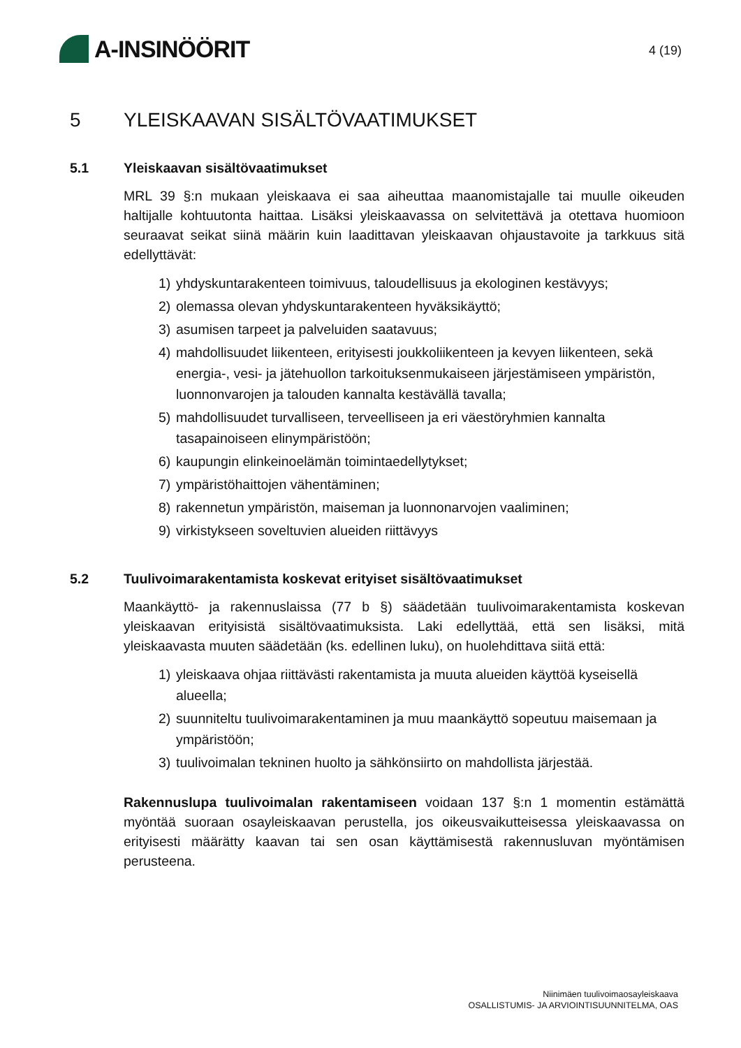A-INSINÖÖRIT
4 (19)
5 YLEISKAAVAN SISÄLTÖVAATIMUKSET
5.1 Yleiskaavan sisältövaatimukset
MRL 39 §:n mukaan yleiskaava ei saa aiheuttaa maanomistajalle tai muulle oikeuden haltijalle kohtuutonta haittaa. Lisäksi yleiskaavassa on selvitettävä ja otettava huomioon seuraavat seikat siinä määrin kuin laadittavan yleiskaavan ohjaustavoite ja tarkkuus sitä edellyttävät:
1) yhdyskuntarakenteen toimivuus, taloudellisuus ja ekologinen kestävyys;
2) olemassa olevan yhdyskuntarakenteen hyväksikäyttö;
3) asumisen tarpeet ja palveluiden saatavuus;
4) mahdollisuudet liikenteen, erityisesti joukkoliikenteen ja kevyen liikenteen, sekä energia-, vesi- ja jätehuollon tarkoituksenmukaiseen järjestämiseen ympäristön, luonnonvarojen ja talouden kannalta kestävällä tavalla;
5) mahdollisuudet turvalliseen, terveelliseen ja eri väestöryhmien kannalta tasapainoiseen elinympäristöön;
6) kaupungin elinkeinoelämän toimintaedellytykset;
7) ympäristöhaittojen vähentäminen;
8) rakennetun ympäristön, maiseman ja luonnonarvojen vaaliminen;
9) virkistykseen soveltuvien alueiden riittävyys
5.2 Tuulivoimarakentamista koskevat erityiset sisältövaatimukset
Maankäyttö- ja rakennuslaissa (77 b §) säädetään tuulivoimarakentamista koskevan yleiskaavan erityisistä sisältövaatimuksista. Laki edellyttää, että sen lisäksi, mitä yleiskaavasta muuten säädetään (ks. edellinen luku), on huolehdittava siitä että:
1) yleiskaava ohjaa riittävästi rakentamista ja muuta alueiden käyttöä kyseisellä alueella;
2) suunniteltu tuulivoimarakentaminen ja muu maankäyttö sopeutuu maisemaan ja ympäristöön;
3) tuulivoimalan tekninen huolto ja sähkönsiirto on mahdollista järjestää.
Rakennuslupa tuulivoimalan rakentamiseen voidaan 137 §:n 1 momentin estämättä myöntää suoraan osayleiskaavan perustella, jos oikeusvaikutteisessa yleiskaavassa on erityisesti määrätty kaavan tai sen osan käyttämisestä rakennusluvan myöntämisen perusteena.
Niinimäen tuulivoimaosayleiskaava
OSALLISTUMIS- JA ARVIOINTISUUNNITELMA, OAS